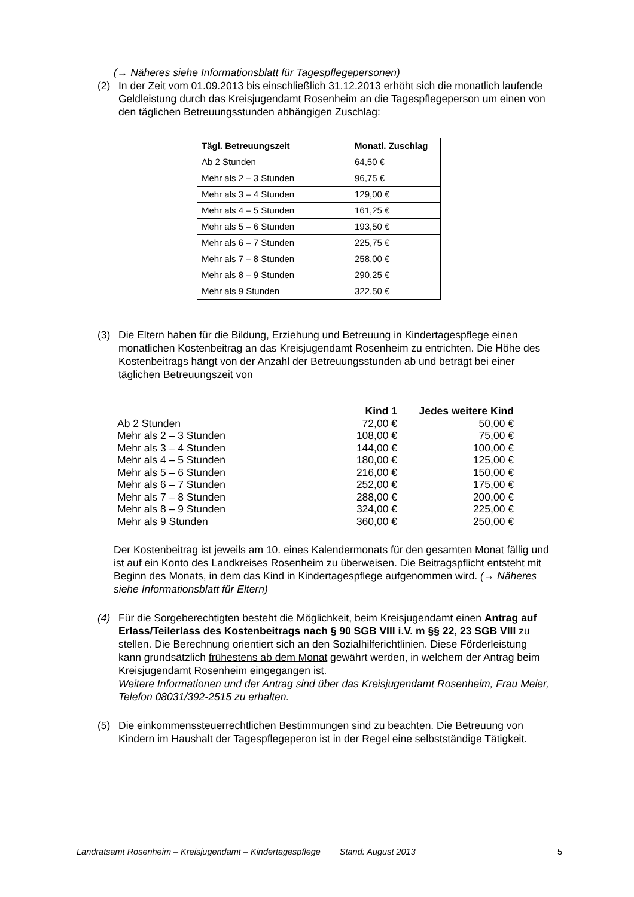(→ Näheres siehe Informationsblatt für Tagespflegepersonen)
(2) In der Zeit vom 01.09.2013 bis einschließlich 31.12.2013 erhöht sich die monatlich laufende Geldleistung durch das Kreisjugendamt Rosenheim an die Tagespflegeperson um einen von den täglichen Betreuungsstunden abhängigen Zuschlag:
| Tägl. Betreuungszeit | Monatl. Zuschlag |
| --- | --- |
| Ab 2 Stunden | 64,50 € |
| Mehr als 2 – 3 Stunden | 96,75 € |
| Mehr als 3 – 4 Stunden | 129,00 € |
| Mehr als 4 – 5 Stunden | 161,25 € |
| Mehr als 5 – 6 Stunden | 193,50 € |
| Mehr als 6 – 7 Stunden | 225,75 € |
| Mehr als 7 – 8 Stunden | 258,00 € |
| Mehr als 8 – 9 Stunden | 290,25 € |
| Mehr als 9 Stunden | 322,50 € |
(3) Die Eltern haben für die Bildung, Erziehung und Betreuung in Kindertagespflege einen monatlichen Kostenbeitrag an das Kreisjugendamt Rosenheim zu entrichten. Die Höhe des Kostenbeitrags hängt von der Anzahl der Betreuungsstunden ab und beträgt bei einer täglichen Betreuungszeit von
| | Kind 1 | Jedes weitere Kind |
| --- | --- | --- |
| Ab 2 Stunden | 72,00 € | 50,00 € |
| Mehr als 2 – 3 Stunden | 108,00 € | 75,00 € |
| Mehr als 3 – 4 Stunden | 144,00 € | 100,00 € |
| Mehr als 4 – 5 Stunden | 180,00 € | 125,00 € |
| Mehr als 5 – 6 Stunden | 216,00 € | 150,00 € |
| Mehr als 6 – 7 Stunden | 252,00 € | 175,00 € |
| Mehr als 7 – 8 Stunden | 288,00 € | 200,00 € |
| Mehr als 8 – 9 Stunden | 324,00 € | 225,00 € |
| Mehr als 9 Stunden | 360,00 € | 250,00 € |
Der Kostenbeitrag ist jeweils am 10. eines Kalendermonats für den gesamten Monat fällig und ist auf ein Konto des Landkreises Rosenheim zu überweisen. Die Beitragspflicht entsteht mit Beginn des Monats, in dem das Kind in Kindertagespflege aufgenommen wird. (→ Näheres siehe Informationsblatt für Eltern)
(4) Für die Sorgeberechtigten besteht die Möglichkeit, beim Kreisjugendamt einen Antrag auf Erlass/Teilerlass des Kostenbeitrags nach § 90 SGB VIII i.V. m §§ 22, 23 SGB VIII zu stellen. Die Berechnung orientiert sich an den Sozialhilferichtlinien. Diese Förderleistung kann grundsätzlich frühestens ab dem Monat gewährt werden, in welchem der Antrag beim Kreisjugendamt Rosenheim eingegangen ist.
Weitere Informationen und der Antrag sind über das Kreisjugendamt Rosenheim, Frau Meier, Telefon 08031/392-2515 zu erhalten.
(5) Die einkommenssteuerrechtlichen Bestimmungen sind zu beachten. Die Betreuung von Kindern im Haushalt der Tagespflegeperon ist in der Regel eine selbstständige Tätigkeit.
Landratsamt Rosenheim – Kreisjugendamt – Kindertagespflege Stand: August 2013 5